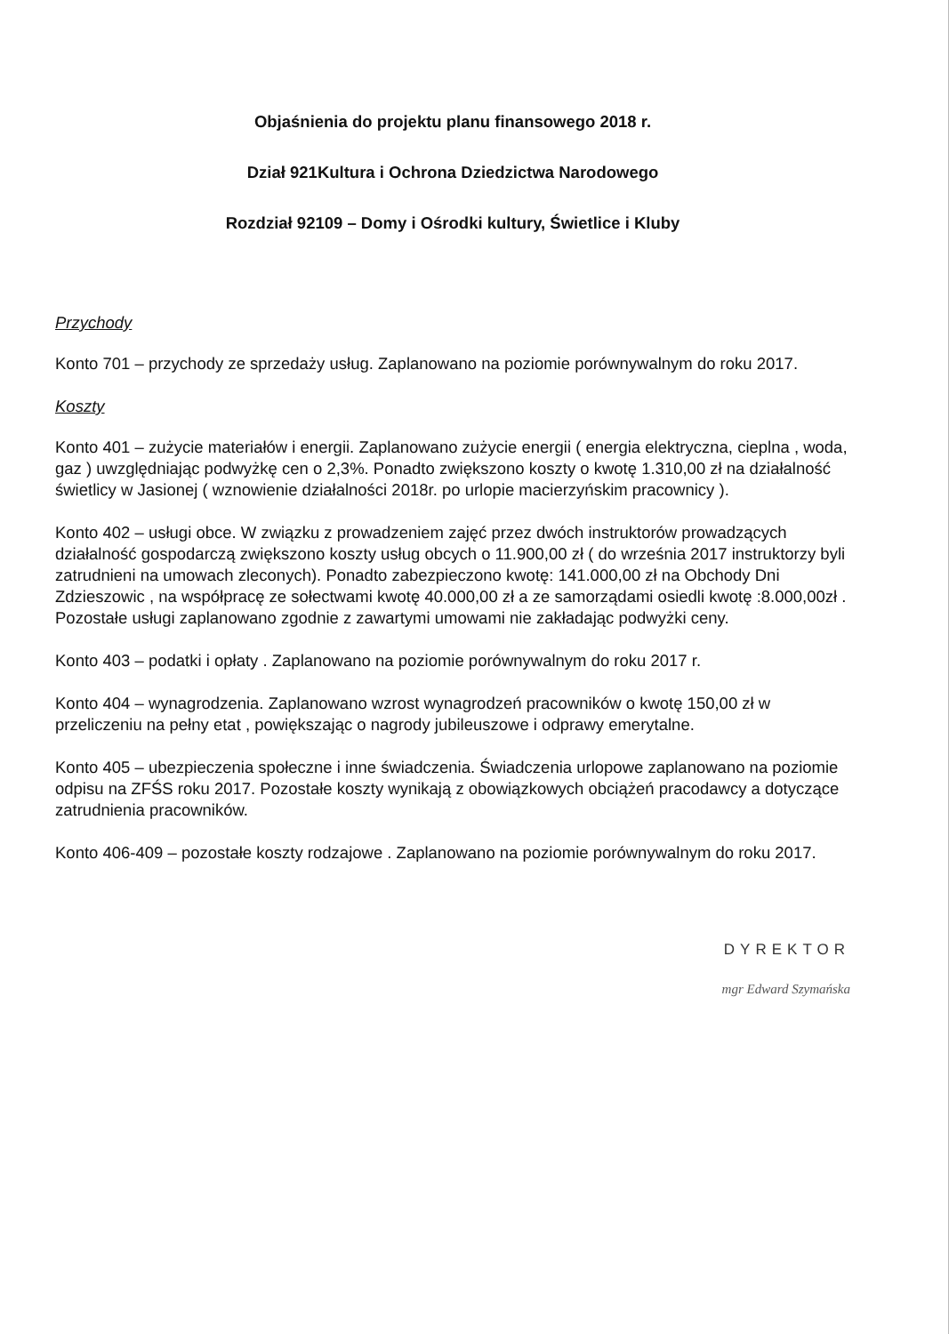Objaśnienia do projektu planu finansowego 2018 r.
Dział 921Kultura i Ochrona Dziedzictwa Narodowego
Rozdział 92109 – Domy i Ośrodki kultury, Świetlice i Kluby
Przychody
Konto 701 – przychody ze sprzedaży usług. Zaplanowano na poziomie porównywalnym do roku 2017.
Koszty
Konto 401 – zużycie materiałów i energii. Zaplanowano zużycie energii ( energia elektryczna, cieplna , woda, gaz ) uwzględniając podwyżkę cen o 2,3%. Ponadto zwiększono koszty o kwotę 1.310,00 zł na działalność świetlicy w Jasionej ( wznowienie działalności 2018r. po urlopie macierzyńskim pracownicy ).
Konto 402 – usługi obce. W związku z prowadzeniem zajęć przez dwóch instruktorów prowadzących działalność gospodarczą zwiększono koszty usług obcych o 11.900,00 zł ( do września 2017 instruktorzy byli zatrudnieni na umowach zleconych). Ponadto zabezpieczono kwotę: 141.000,00 zł na Obchody Dni Zdzieszowic , na współpracę ze sołectwami kwotę 40.000,00 zł a ze samorządami osiedli kwotę :8.000,00zł . Pozostałe usługi zaplanowano zgodnie z zawartymi umowami nie zakładając podwyżki ceny.
Konto 403 – podatki i opłaty . Zaplanowano na poziomie porównywalnym do roku 2017 r.
Konto 404 – wynagrodzenia. Zaplanowano wzrost wynagrodzeń pracowników o kwotę 150,00 zł w przeliczeniu na pełny etat , powiększając o nagrody jubileuszowe i odprawy emerytalne.
Konto 405 – ubezpieczenia społeczne i inne świadczenia. Świadczenia urlopowe zaplanowano na poziomie odpisu na ZFŚS roku 2017. Pozostałe koszty wynikają z obowiązkowych obciążeń pracodawcy a dotyczące zatrudnienia pracowników.
Konto 406-409 – pozostałe koszty rodzajowe . Zaplanowano na poziomie porównywalnym do roku 2017.
DYREKTOR
mgr Edward Szymańska